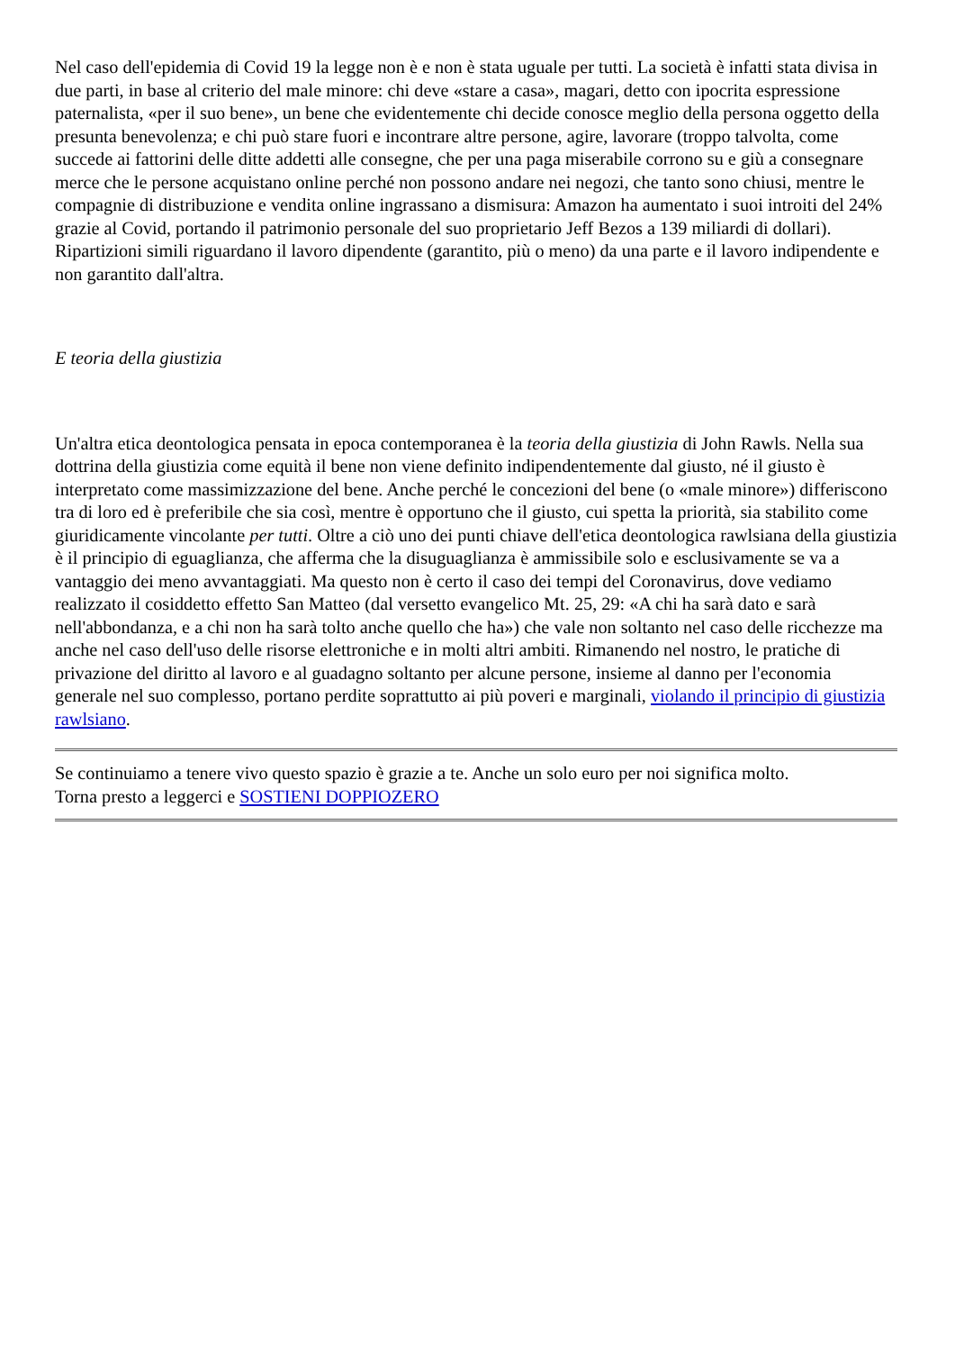Nel caso dell'epidemia di Covid 19 la legge non è e non è stata uguale per tutti. La società è infatti stata divisa in due parti, in base al criterio del male minore: chi deve «stare a casa», magari, detto con ipocrita espressione paternalista, «per il suo bene», un bene che evidentemente chi decide conosce meglio della persona oggetto della presunta benevolenza; e chi può stare fuori e incontrare altre persone, agire, lavorare (troppo talvolta, come succede ai fattorini delle ditte addetti alle consegne, che per una paga miserabile corrono su e giù a consegnare merce che le persone acquistano online perché non possono andare nei negozi, che tanto sono chiusi, mentre le compagnie di distribuzione e vendita online ingrassano a dismisura: Amazon ha aumentato i suoi introiti del 24% grazie al Covid, portando il patrimonio personale del suo proprietario Jeff Bezos a 139 miliardi di dollari). Ripartizioni simili riguardano il lavoro dipendente (garantito, più o meno) da una parte e il lavoro indipendente e non garantito dall'altra.
E teoria della giustizia
Un'altra etica deontologica pensata in epoca contemporanea è la teoria della giustizia di John Rawls. Nella sua dottrina della giustizia come equità il bene non viene definito indipendentemente dal giusto, né il giusto è interpretato come massimizzazione del bene. Anche perché le concezioni del bene (o «male minore») differiscono tra di loro ed è preferibile che sia così, mentre è opportuno che il giusto, cui spetta la priorità, sia stabilito come giuridicamente vincolante per tutti. Oltre a ciò uno dei punti chiave dell'etica deontologica rawlsiana della giustizia è il principio di eguaglianza, che afferma che la disuguaglianza è ammissibile solo e esclusivamente se va a vantaggio dei meno avvantaggiati. Ma questo non è certo il caso dei tempi del Coronavirus, dove vediamo realizzato il cosiddetto effetto San Matteo (dal versetto evangelico Mt. 25, 29: «A chi ha sarà dato e sarà nell'abbondanza, e a chi non ha sarà tolto anche quello che ha») che vale non soltanto nel caso delle ricchezze ma anche nel caso dell'uso delle risorse elettroniche e in molti altri ambiti. Rimanendo nel nostro, le pratiche di privazione del diritto al lavoro e al guadagno soltanto per alcune persone, insieme al danno per l'economia generale nel suo complesso, portano perdite soprattutto ai più poveri e marginali, violando il principio di giustizia rawlsiano.
Se continuiamo a tenere vivo questo spazio è grazie a te. Anche un solo euro per noi significa molto.
Torna presto a leggerci e SOSTIENI DOPPIOZERO